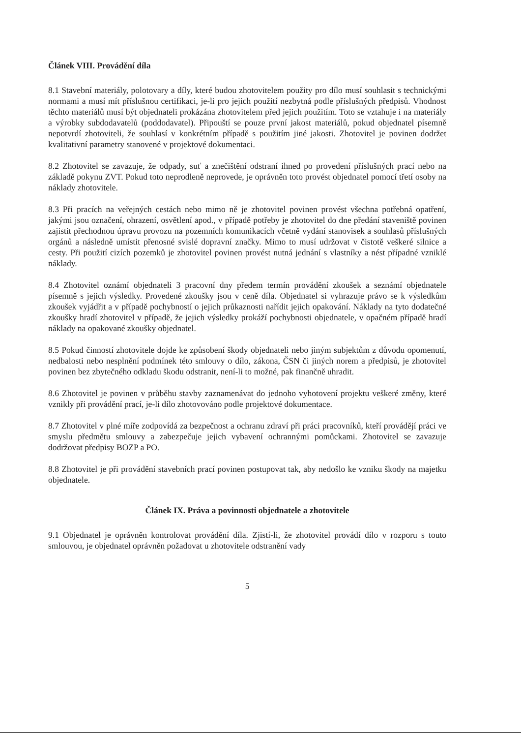Článek VIII. Provádění díla
8.1 Stavební materiály, polotovary a díly, které budou zhotovitelem použity pro dílo musí souhlasit s technickými normami a musí mít příslušnou certifikaci, je-li pro jejich použití nezbytná podle příslušných předpisů. Vhodnost těchto materiálů musí být objednateli prokázána zhotovitelem před jejich použitím. Toto se vztahuje i na materiály a výrobky subdodavatelů (poddodavatel). Připouští se pouze první jakost materiálů, pokud objednatel písemně nepotvrdí zhotoviteli, že souhlasí v konkrétním případě s použitím jiné jakosti. Zhotovitel je povinen dodržet kvalitativní parametry stanovené v projektové dokumentaci.
8.2 Zhotovitel se zavazuje, že odpady, suť a znečištění odstraní ihned po provedení příslušných prací nebo na základě pokynu ZVT. Pokud toto neprodleně neprovede, je oprávněn toto provést objednatel pomocí třetí osoby na náklady zhotovitele.
8.3 Při pracích na veřejných cestách nebo mimo ně je zhotovitel povinen provést všechna potřebná opatření, jakými jsou označení, ohrazení, osvětlení apod., v případě potřeby je zhotovitel do dne předání staveniště povinen zajistit přechodnou úpravu provozu na pozemních komunikacích včetně vydání stanovisek a souhlasů příslušných orgánů a následně umístit přenosné svislé dopravní značky. Mimo to musí udržovat v čistotě veškeré silnice a cesty. Při použití cizích pozemků je zhotovitel povinen provést nutná jednání s vlastníky a nést případné vzniklé náklady.
8.4 Zhotovitel oznámí objednateli 3 pracovní dny předem termín provádění zkoušek a seznámí objednatele písemně s jejich výsledky. Provedené zkoušky jsou v ceně díla. Objednatel si vyhrazuje právo se k výsledkům zkoušek vyjádřit a v případě pochybností o jejich průkaznosti nařídit jejich opakování. Náklady na tyto dodatečné zkoušky hradí zhotovitel v případě, že jejich výsledky prokáží pochybnosti objednatele, v opačném případě hradí náklady na opakované zkoušky objednatel.
8.5 Pokud činností zhotovitele dojde ke způsobení škody objednateli nebo jiným subjektům z důvodu opomenutí, nedbalosti nebo nesplnění podmínek této smlouvy o dílo, zákona, ČSN či jiných norem a předpisů, je zhotovitel povinen bez zbytečného odkladu škodu odstranit, není-li to možné, pak finančně uhradit.
8.6 Zhotovitel je povinen v průběhu stavby zaznamenávat do jednoho vyhotovení projektu veškeré změny, které vznikly při provádění prací, je-li dílo zhotovováno podle projektové dokumentace.
8.7 Zhotovitel v plné míře zodpovídá za bezpečnost a ochranu zdraví při práci pracovníků, kteří provádějí práci ve smyslu předmětu smlouvy a zabezpečuje jejich vybavení ochrannými pomůckami. Zhotovitel se zavazuje dodržovat předpisy BOZP a PO.
8.8 Zhotovitel je při provádění stavebních prací povinen postupovat tak, aby nedošlo ke vzniku škody na majetku objednatele.
Článek IX. Práva a povinnosti objednatele a zhotovitele
9.1 Objednatel je oprávněn kontrolovat provádění díla. Zjistí-li, že zhotovitel provádí dílo v rozporu s touto smlouvou, je objednatel oprávněn požadovat u zhotovitele odstranění vady
5